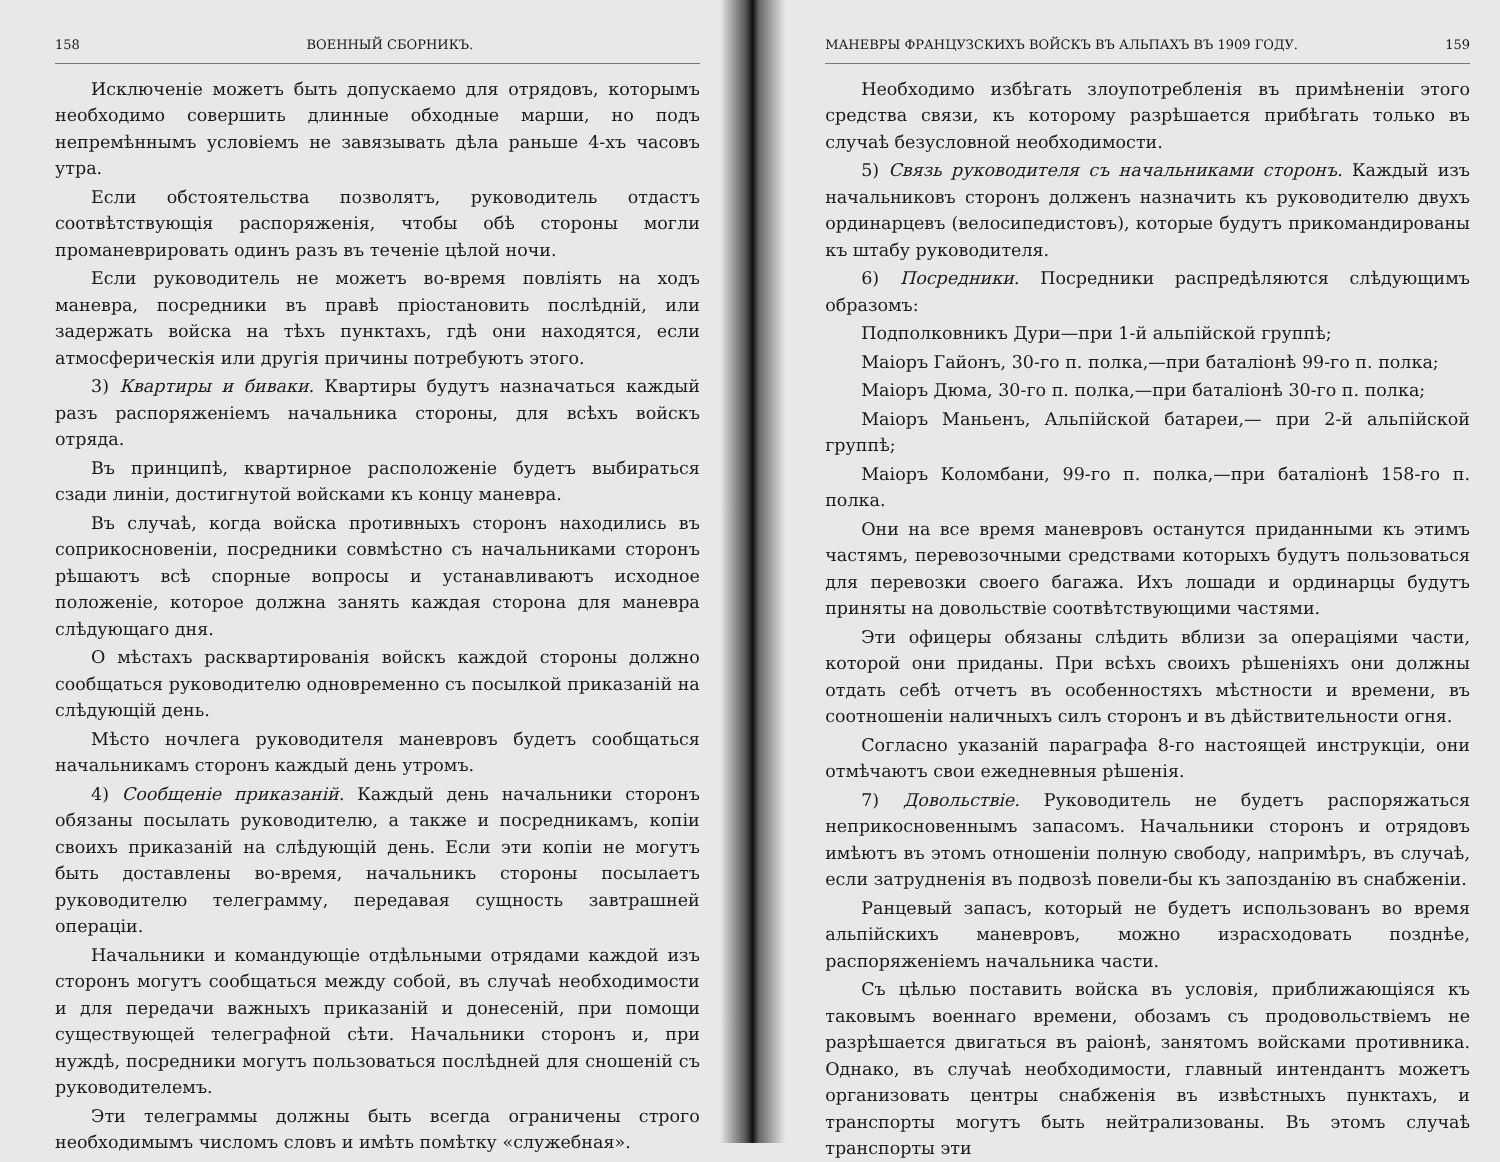158 ВОЕННЫЙ СБОРНИКЪ.
Исключеніе можетъ быть допускаемо для отрядовъ, которымъ необходимо совершить длинные обходные марши, но подъ непремѣннымъ условіемъ не завязывать дѣла раньше 4-хъ часовъ утра.
Если обстоятельства позволятъ, руководитель отдастъ соотвѣтствующія распоряженія, чтобы обѣ стороны могли проманеврировать одинъ разъ въ теченіе цѣлой ночи.
Если руководитель не можетъ во-время повліять на ходъ маневра, посредники въ правѣ пріостановить послѣдній, или задержать войска на тѣхъ пунктахъ, гдѣ они находятся, если атмосферическія или другія причины потребуютъ этого.
3) Квартиры и биваки. Квартиры будутъ назначаться каждый разъ распоряженіемъ начальника стороны, для всѣхъ войскъ отряда.
Въ принципѣ, квартирное расположеніе будетъ выбираться сзади линіи, достигнутой войсками къ концу маневра.
Въ случаѣ, когда войска противныхъ сторонъ находились въ соприкосновеніи, посредники совмѣстно съ начальниками сторонъ рѣшаютъ всѣ спорные вопросы и устанавливаютъ исходное положеніе, которое должна занять каждая сторона для маневра слѣдующаго дня.
О мѣстахъ расквартированія войскъ каждой стороны должно сообщаться руководителю одновременно съ посылкой приказаній на слѣдующій день.
Мѣсто ночлега руководителя маневровъ будетъ сообщаться начальникамъ сторонъ каждый день утромъ.
4) Сообщеніе приказаній. Каждый день начальники сторонъ обязаны посылать руководителю, а также и посредникамъ, копіи своихъ приказаній на слѣдующій день. Если эти копіи не могутъ быть доставлены во-время, начальникъ стороны посылаетъ руководителю телеграмму, передавая сущность завтрашней операціи.
Начальники и командующіе отдѣльными отрядами каждой изъ сторонъ могутъ сообщаться между собой, въ случаѣ необходимости и для передачи важныхъ приказаній и донесеній, при помощи существующей телеграфной сѣти. Начальники сторонъ и, при нуждѣ, посредники могутъ пользоваться послѣдней для сношеній съ руководителемъ.
Эти телеграммы должны быть всегда ограничены строго необходимымъ числомъ словъ и имѣть помѣтку «служебная».
МАНЕВРЫ ФРАНЦУЗСКИХЪ ВОЙСКЪ ВЪ АЛЬПАХЪ ВЪ 1909 ГОДУ. 159
Необходимо избѣгать злоупотребленія въ примѣненіи этого средства связи, къ которому разрѣшается прибѣгать только въ случаѣ безусловной необходимости.
5) Связь руководителя съ начальниками сторонъ. Каждый изъ начальниковъ сторонъ долженъ назначить къ руководителю двухъ ординарцевъ (велосипедистовъ), которые будутъ прикомандированы къ штабу руководителя.
6) Посредники. Посредники распредѣляются слѣдующимъ образомъ:
Подполковникъ Дури—при 1-й альпійской группѣ;
Маіоръ Гайонъ, 30-го п. полка,—при баталіонѣ 99-го п. полка;
Маіоръ Дюма, 30-го п. полка,—при баталіонѣ 30-го п. полка;
Маіоръ Маньенъ, Альпійской батареи,— при 2-й альпійской группѣ;
Маіоръ Коломбани, 99-го п. полка,—при баталіонѣ 158-го п. полка.
Они на все время маневровъ останутся приданными къ этимъ частямъ, перевозочными средствами которыхъ будутъ пользоваться для перевозки своего багажа. Ихъ лошади и ординарцы будутъ приняты на довольствіе соотвѣтствующими частями.
Эти офицеры обязаны слѣдить вблизи за операціями части, которой они приданы. При всѣхъ своихъ рѣшеніяхъ они должны отдать себѣ отчетъ въ особенностяхъ мѣстности и времени, въ соотношеніи наличныхъ силъ сторонъ и въ дѣйствительности огня.
Согласно указаній параграфа 8-го настоящей инструкціи, они отмѣчаютъ свои ежедневныя рѣшенія.
7) Довольствіе. Руководитель не будетъ распоряжаться неприкосновеннымъ запасомъ. Начальники сторонъ и отрядовъ имѣютъ въ этомъ отношеніи полную свободу, напримѣръ, въ случаѣ, если затрудненія въ подвозѣ повели-бы къ запозданію въ снабженіи.
Ранцевый запасъ, который не будетъ использованъ во время альпійскихъ маневровъ, можно израсходовать позднѣе, распоряженіемъ начальника части.
Съ цѣлью поставить войска въ условія, приближающіяся къ таковымъ военнаго времени, обозамъ съ продовольствіемъ не разрѣшается двигаться въ раіонѣ, занятомъ войсками противника. Однако, въ случаѣ необходимости, главный интендантъ можетъ организовать центры снабженія въ извѣстныхъ пунктахъ, и транспорты могутъ быть нейтрализованы. Въ этомъ случаѣ транспорты эти